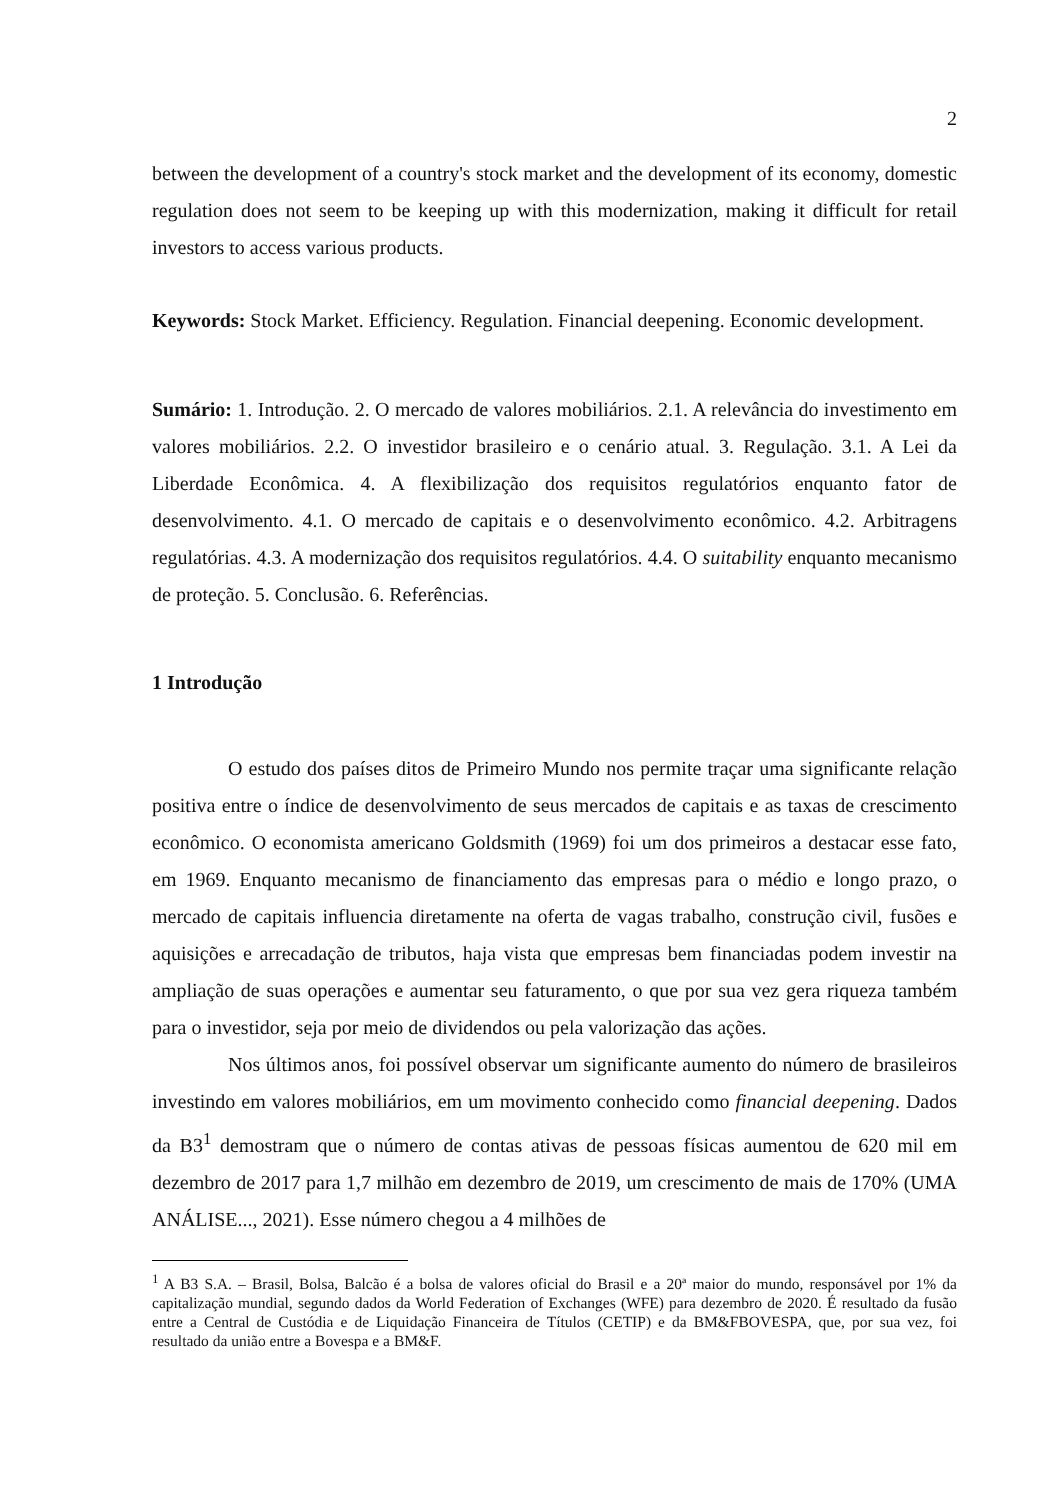2
between the development of a country's stock market and the development of its economy, domestic regulation does not seem to be keeping up with this modernization, making it difficult for retail investors to access various products.
Keywords: Stock Market. Efficiency. Regulation. Financial deepening. Economic development.
Sumário: 1. Introdução. 2. O mercado de valores mobiliários. 2.1. A relevância do investimento em valores mobiliários. 2.2. O investidor brasileiro e o cenário atual. 3. Regulação. 3.1. A Lei da Liberdade Econômica. 4. A flexibilização dos requisitos regulatórios enquanto fator de desenvolvimento. 4.1. O mercado de capitais e o desenvolvimento econômico. 4.2. Arbitragens regulatórias. 4.3. A modernização dos requisitos regulatórios. 4.4. O suitability enquanto mecanismo de proteção. 5. Conclusão. 6. Referências.
1 Introdução
O estudo dos países ditos de Primeiro Mundo nos permite traçar uma significante relação positiva entre o índice de desenvolvimento de seus mercados de capitais e as taxas de crescimento econômico. O economista americano Goldsmith (1969) foi um dos primeiros a destacar esse fato, em 1969. Enquanto mecanismo de financiamento das empresas para o médio e longo prazo, o mercado de capitais influencia diretamente na oferta de vagas trabalho, construção civil, fusões e aquisições e arrecadação de tributos, haja vista que empresas bem financiadas podem investir na ampliação de suas operações e aumentar seu faturamento, o que por sua vez gera riqueza também para o investidor, seja por meio de dividendos ou pela valorização das ações.
Nos últimos anos, foi possível observar um significante aumento do número de brasileiros investindo em valores mobiliários, em um movimento conhecido como financial deepening. Dados da B3<sup>1</sup> demostram que o número de contas ativas de pessoas físicas aumentou de 620 mil em dezembro de 2017 para 1,7 milhão em dezembro de 2019, um crescimento de mais de 170% (UMA ANÁLISE..., 2021). Esse número chegou a 4 milhões de
<sup>1</sup> A B3 S.A. – Brasil, Bolsa, Balcão é a bolsa de valores oficial do Brasil e a 20ª maior do mundo, responsável por 1% da capitalização mundial, segundo dados da World Federation of Exchanges (WFE) para dezembro de 2020. É resultado da fusão entre a Central de Custódia e de Liquidação Financeira de Títulos (CETIP) e da BM&FBOVESPA, que, por sua vez, foi resultado da união entre a Bovespa e a BM&F.